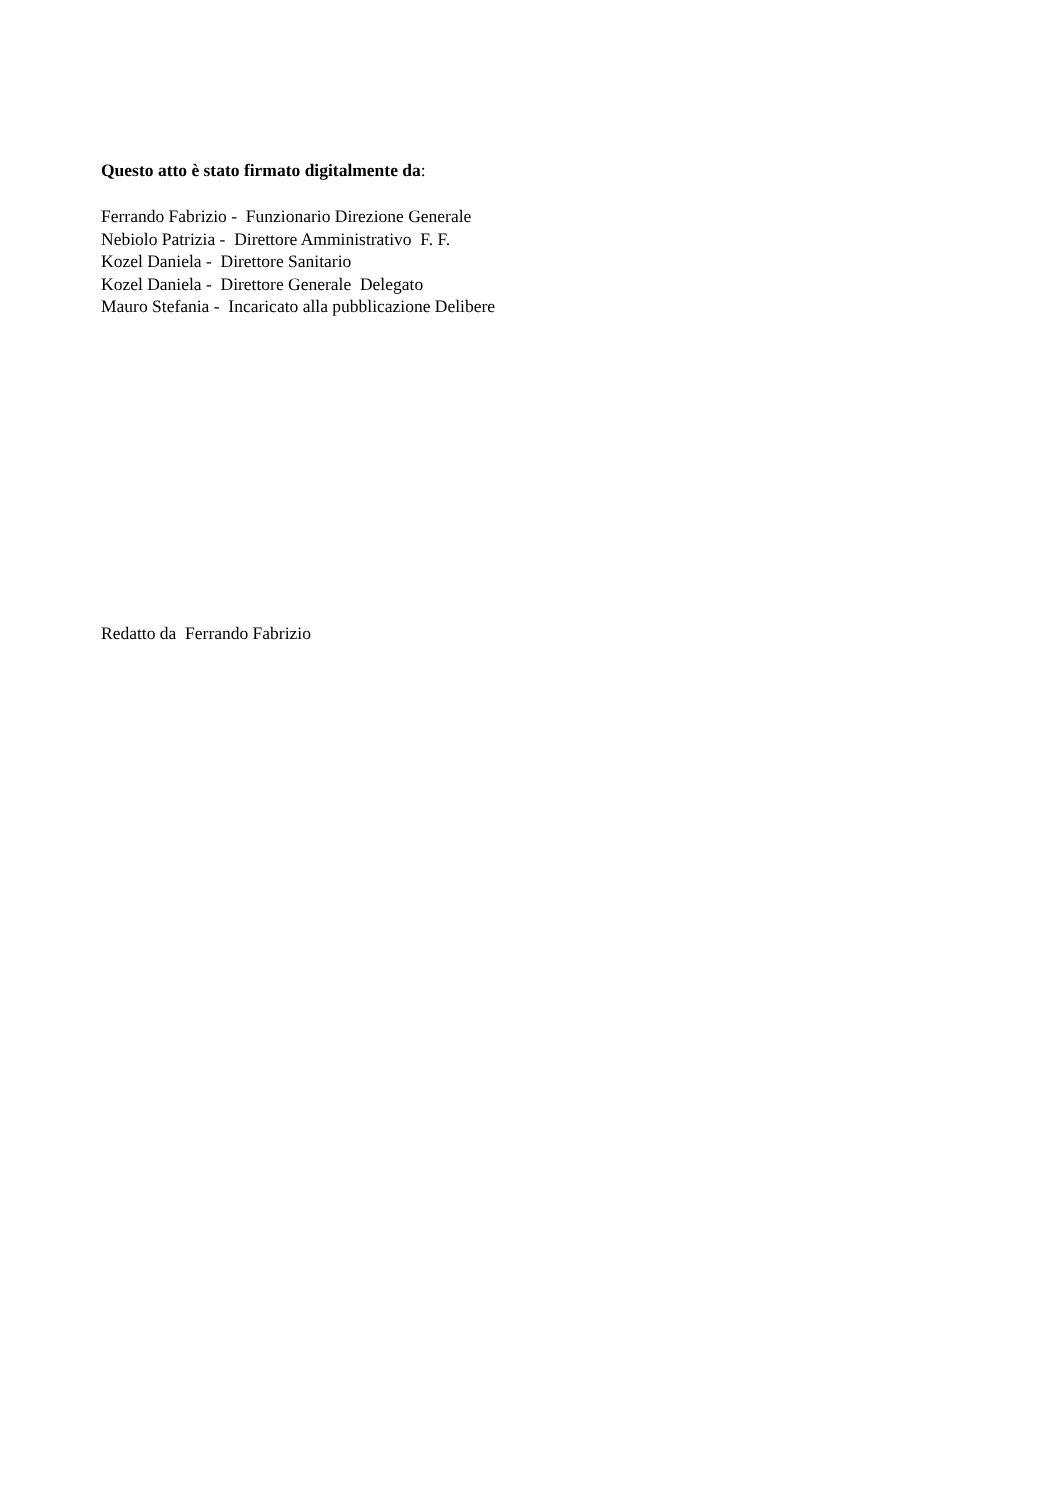Questo atto è stato firmato digitalmente da:
Ferrando Fabrizio - Funzionario Direzione Generale
Nebiolo Patrizia - Direttore Amministrativo F. F.
Kozel Daniela - Direttore Sanitario
Kozel Daniela - Direttore Generale Delegato
Mauro Stefania - Incaricato alla pubblicazione Delibere
Redatto da Ferrando Fabrizio